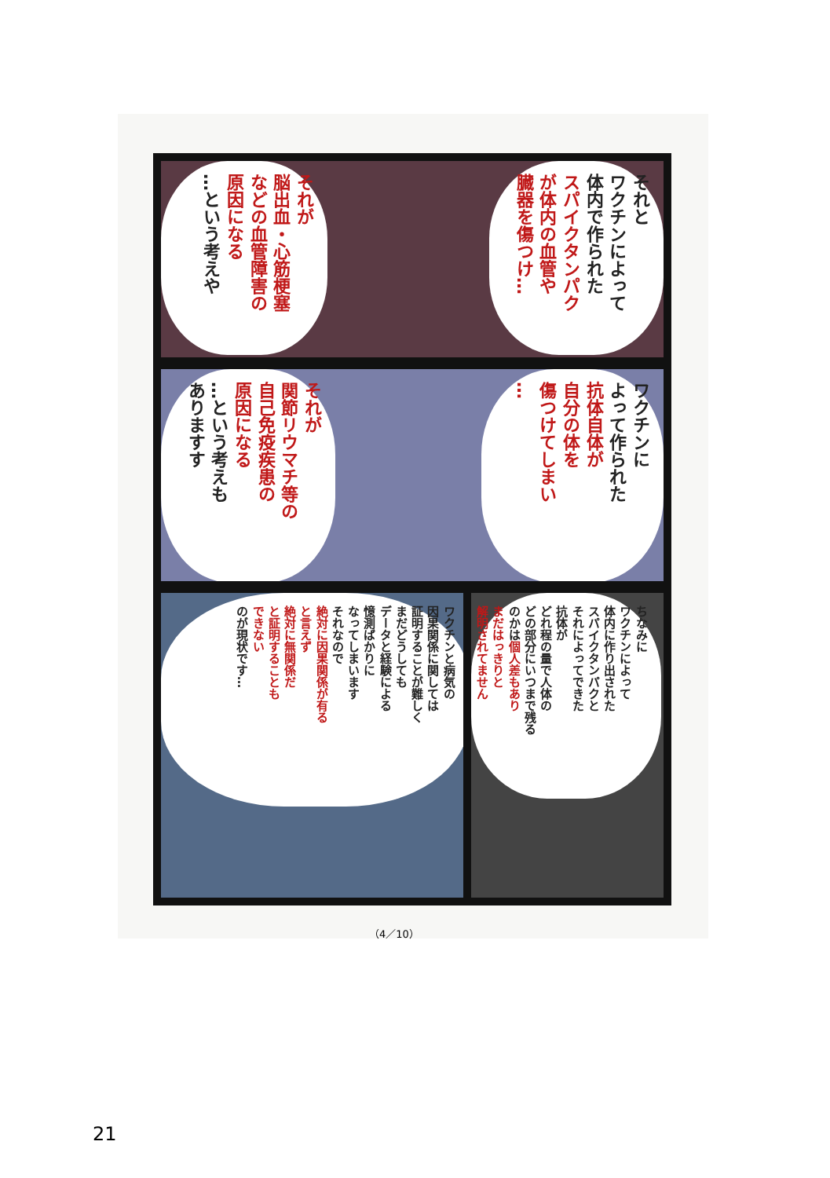それと
ワクチンによって
体内で作られた
スパイクタンパク
が体内の血管や
臓器を傷つけ…
それが
脳出血・心筋梗塞
などの血管障害の
原因になる
…という考えや
ワクチンに
よって作られた
抗体自体が
自分の体を
傷つけてしまい
…
それが
関節リウマチ等の
自己免疫疾患の
原因になる
…という考えも
ありますす
ワクチンと病気の
因果関係に関しては
証明することが難しく
まだどうしても
データと経験による
憶測ばかりに
なってしまいます
それなので
絶対に因果関係が有る
と言えず
絶対に無関係だ
と証明することも
できない
のが現状です…
ちなみに
ワクチンによって
体内に作り出された
スパイクタンパクと
それによってできた
抗体が
どれ程の量で人体の
どの部分にいつまで残る
のかは個人差もあり
まだはっきりと
解明されてません
（4／10）
21